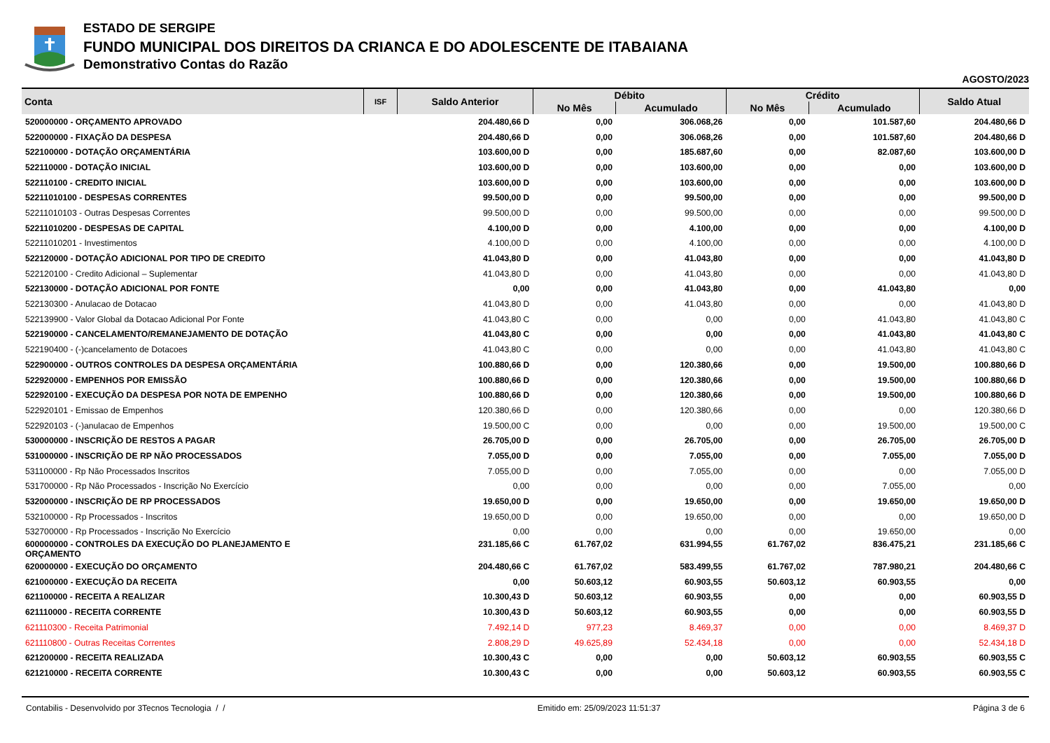ESTADO DE SERGIPE
FUNDO MUNICIPAL DOS DIREITOS DA CRIANCA E DO ADOLESCENTE DE ITABAIANA
Demonstrativo Contas do Razão
AGOSTO/2023
| Conta | ISF | Saldo Anterior | Débito | | Crédito | | Saldo Atual |
| --- | --- | --- | --- | --- | --- | --- | --- |
| | | | No Mês | Acumulado | No Mês | Acumulado | |
| 520000000 - ORÇAMENTO APROVADO | | 204.480,66 D | 0,00 | 306.068,26 | 0,00 | 101.587,60 | 204.480,66 D |
| 522000000 - FIXAÇÃO DA DESPESA | | 204.480,66 D | 0,00 | 306.068,26 | 0,00 | 101.587,60 | 204.480,66 D |
| 522100000 - DOTAÇÃO ORÇAMENTÁRIA | | 103.600,00 D | 0,00 | 185.687,60 | 0,00 | 82.087,60 | 103.600,00 D |
| 522110000 - DOTAÇÃO INICIAL | | 103.600,00 D | 0,00 | 103.600,00 | 0,00 | 0,00 | 103.600,00 D |
| 522110100 - CREDITO INICIAL | | 103.600,00 D | 0,00 | 103.600,00 | 0,00 | 0,00 | 103.600,00 D |
| 52211010100 - DESPESAS CORRENTES | | 99.500,00 D | 0,00 | 99.500,00 | 0,00 | 0,00 | 99.500,00 D |
| 52211010103 - Outras Despesas Correntes | | 99.500,00 D | 0,00 | 99.500,00 | 0,00 | 0,00 | 99.500,00 D |
| 52211010200 - DESPESAS DE CAPITAL | | 4.100,00 D | 0,00 | 4.100,00 | 0,00 | 0,00 | 4.100,00 D |
| 52211010201 - Investimentos | | 4.100,00 D | 0,00 | 4.100,00 | 0,00 | 0,00 | 4.100,00 D |
| 522120000 - DOTAÇÃO ADICIONAL POR TIPO DE CREDITO | | 41.043,80 D | 0,00 | 41.043,80 | 0,00 | 0,00 | 41.043,80 D |
| 522120100 - Credito Adicional – Suplementar | | 41.043,80 D | 0,00 | 41.043,80 | 0,00 | 0,00 | 41.043,80 D |
| 522130000 - DOTAÇÃO ADICIONAL POR FONTE | | 0,00 | 0,00 | 41.043,80 | 0,00 | 41.043,80 | 0,00 |
| 522130300 - Anulacao de Dotacao | | 41.043,80 D | 0,00 | 41.043,80 | 0,00 | 0,00 | 41.043,80 D |
| 522139900 - Valor Global da Dotacao Adicional Por Fonte | | 41.043,80 C | 0,00 | 0,00 | 0,00 | 41.043,80 | 41.043,80 C |
| 522190000 - CANCELAMENTO/REMANEJAMENTO DE DOTAÇÃO | | 41.043,80 C | 0,00 | 0,00 | 0,00 | 41.043,80 | 41.043,80 C |
| 522190400 - (-)cancelamento de Dotacoes | | 41.043,80 C | 0,00 | 0,00 | 0,00 | 41.043,80 | 41.043,80 C |
| 522900000 - OUTROS CONTROLES DA DESPESA ORÇAMENTÁRIA | | 100.880,66 D | 0,00 | 120.380,66 | 0,00 | 19.500,00 | 100.880,66 D |
| 522920000 - EMPENHOS POR EMISSÃO | | 100.880,66 D | 0,00 | 120.380,66 | 0,00 | 19.500,00 | 100.880,66 D |
| 522920100 - EXECUÇÃO DA DESPESA POR NOTA DE EMPENHO | | 100.880,66 D | 0,00 | 120.380,66 | 0,00 | 19.500,00 | 100.880,66 D |
| 522920101 - Emissao de Empenhos | | 120.380,66 D | 0,00 | 120.380,66 | 0,00 | 0,00 | 120.380,66 D |
| 522920103 - (-)anulacao de Empenhos | | 19.500,00 C | 0,00 | 0,00 | 0,00 | 19.500,00 | 19.500,00 C |
| 530000000 - INSCRIÇÃO DE RESTOS A PAGAR | | 26.705,00 D | 0,00 | 26.705,00 | 0,00 | 26.705,00 | 26.705,00 D |
| 531000000 - INSCRIÇÃO DE RP NÃO PROCESSADOS | | 7.055,00 D | 0,00 | 7.055,00 | 0,00 | 7.055,00 | 7.055,00 D |
| 531100000 - Rp Não Processados Inscritos | | 7.055,00 D | 0,00 | 7.055,00 | 0,00 | 0,00 | 7.055,00 D |
| 531700000 - Rp Não Processados - Inscrição No Exercício | | 0,00 | 0,00 | 0,00 | 0,00 | 7.055,00 | 0,00 |
| 532000000 - INSCRIÇÃO DE RP PROCESSADOS | | 19.650,00 D | 0,00 | 19.650,00 | 0,00 | 19.650,00 | 19.650,00 D |
| 532100000 - Rp Processados - Inscritos | | 19.650,00 D | 0,00 | 19.650,00 | 0,00 | 0,00 | 19.650,00 D |
| 532700000 - Rp Processados - Inscrição No Exercício | | 0,00 | 0,00 | 0,00 | 0,00 | 19.650,00 | 0,00 |
| 600000000 - CONTROLES DA EXECUÇÃO DO PLANEJAMENTO E ORÇAMENTO | | 231.185,66 C | 61.767,02 | 631.994,55 | 61.767,02 | 836.475,21 | 231.185,66 C |
| 620000000 - EXECUÇÃO DO ORÇAMENTO | | 204.480,66 C | 61.767,02 | 583.499,55 | 61.767,02 | 787.980,21 | 204.480,66 C |
| 621000000 - EXECUÇÃO DA RECEITA | | 0,00 | 50.603,12 | 60.903,55 | 50.603,12 | 60.903,55 | 0,00 |
| 621100000 - RECEITA A REALIZAR | | 10.300,43 D | 50.603,12 | 60.903,55 | 0,00 | 0,00 | 60.903,55 D |
| 621110000 - RECEITA CORRENTE | | 10.300,43 D | 50.603,12 | 60.903,55 | 0,00 | 0,00 | 60.903,55 D |
| 621110300 - Receita Patrimonial | | 7.492,14 D | 977,23 | 8.469,37 | 0,00 | 0,00 | 8.469,37 D |
| 621110800 - Outras Receitas Correntes | | 2.808,29 D | 49.625,89 | 52.434,18 | 0,00 | 0,00 | 52.434,18 D |
| 621200000 - RECEITA REALIZADA | | 10.300,43 C | 0,00 | 0,00 | 50.603,12 | 60.903,55 | 60.903,55 C |
| 621210000 - RECEITA CORRENTE | | 10.300,43 C | 0,00 | 0,00 | 50.603,12 | 60.903,55 | 60.903,55 C |
Contabilis - Desenvolvido por 3Tecnos Tecnologia / / Emitido em: 25/09/2023 11:51:37 Página 3 de 6